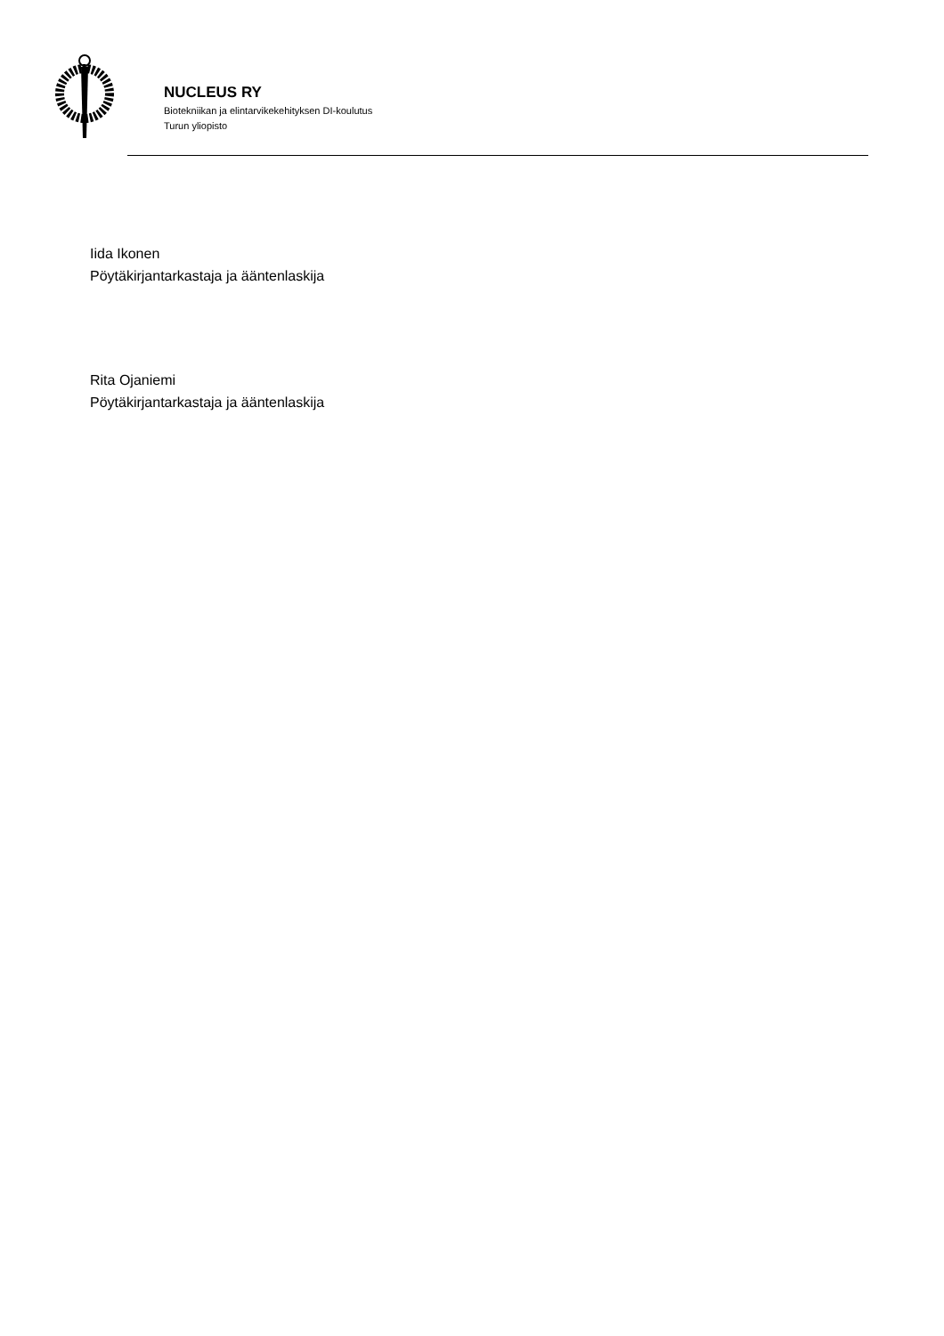NUCLEUS RY
Biotekniikan ja elintarvikekehityksen DI-koulutus
Turun yliopisto
Iida Ikonen
Pöytäkirjantarkastaja ja ääntenlaskija
Rita Ojaniemi
Pöytäkirjantarkastaja ja ääntenlaskija